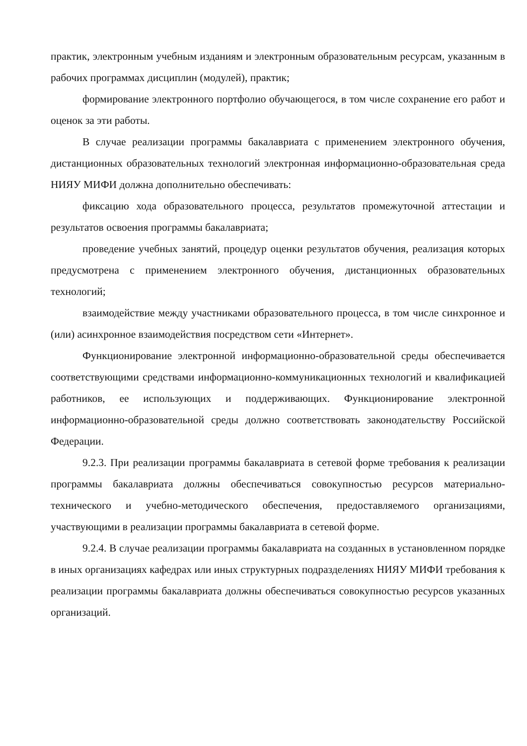практик, электронным учебным изданиям и электронным образовательным ресурсам, указанным в рабочих программах дисциплин (модулей), практик;
формирование электронного портфолио обучающегося, в том числе сохранение его работ и оценок за эти работы.
В случае реализации программы бакалавриата с применением электронного обучения, дистанционных образовательных технологий электронная информационно-образовательная среда НИЯУ МИФИ должна дополнительно обеспечивать:
фиксацию хода образовательного процесса, результатов промежуточной аттестации и результатов освоения программы бакалавриата;
проведение учебных занятий, процедур оценки результатов обучения, реализация которых предусмотрена с применением электронного обучения, дистанционных образовательных технологий;
взаимодействие между участниками образовательного процесса, в том числе синхронное и (или) асинхронное взаимодействия посредством сети «Интернет».
Функционирование электронной информационно-образовательной среды обеспечивается соответствующими средствами информационно-коммуникационных технологий и квалификацией работников, ее использующих и поддерживающих. Функционирование электронной информационно-образовательной среды должно соответствовать законодательству Российской Федерации.
9.2.3. При реализации программы бакалавриата в сетевой форме требования к реализации программы бакалавриата должны обеспечиваться совокупностью ресурсов материально-технического и учебно-методического обеспечения, предоставляемого организациями, участвующими в реализации программы бакалавриата в сетевой форме.
9.2.4. В случае реализации программы бакалавриата на созданных в установленном порядке в иных организациях кафедрах или иных структурных подразделениях НИЯУ МИФИ требования к реализации программы бакалавриата должны обеспечиваться совокупностью ресурсов указанных организаций.